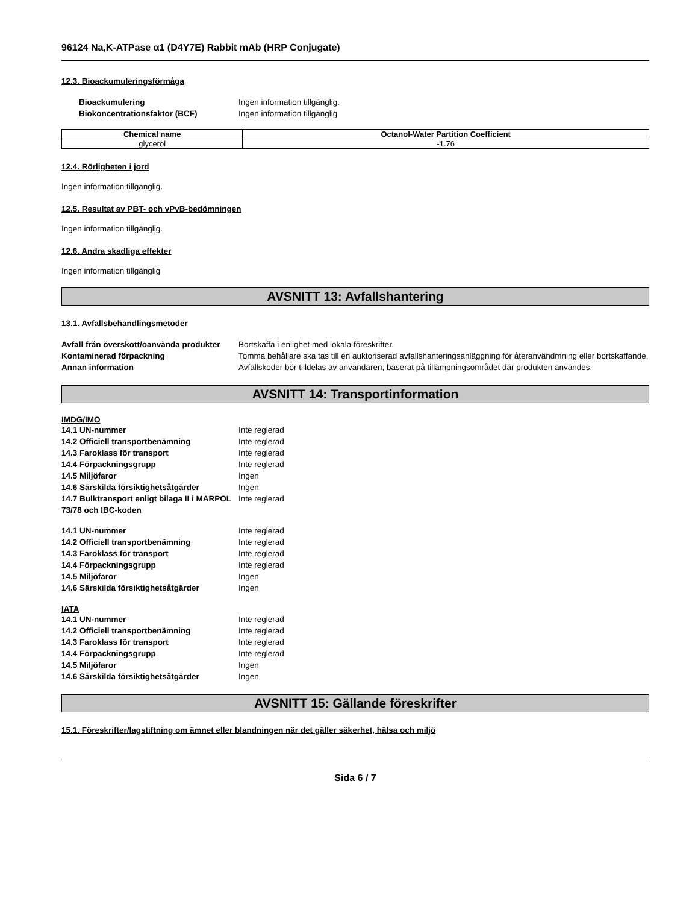96124 Na,K-ATPase α1 (D4Y7E) Rabbit mAb (HRP Conjugate)
12.3. Bioackumuleringsförmåga
| Bioackumulering | Ingen information tillgänglig. |
| Biokoncentrationsfaktor (BCF) | Ingen information tillgänglig |
| Chemical name | Octanol-Water Partition Coefficient |
| --- | --- |
| glycerol | -1.76 |
12.4. Rörligheten i jord
Ingen information tillgänglig.
12.5. Resultat av PBT- och vPvB-bedömningen
Ingen information tillgänglig.
12.6. Andra skadliga effekter
Ingen information tillgänglig
AVSNITT 13: Avfallshantering
13.1. Avfallsbehandlingsmetoder
| Avfall från överskott/oanvända produkter | Bortskaffa i enlighet med lokala föreskrifter. |
| Kontaminerad förpackning | Tomma behållare ska tas till en auktoriserad avfallshanteringsanläggning för återanvändmning eller bortskaffande. |
| Annan information | Avfallskoder bör tilldelas av användaren, baserat på tillämpningsområdet där produkten användes. |
AVSNITT 14: Transportinformation
IMDG/IMO
| 14.1 UN-nummer | Inte reglerad |
| 14.2 Officiell transportbenämning | Inte reglerad |
| 14.3 Faroklass för transport | Inte reglerad |
| 14.4 Förpackningsgrupp | Inte reglerad |
| 14.5 Miljöfaror | Ingen |
| 14.6 Särskilda försiktighetsåtgärder | Ingen |
| 14.7 Bulktransport enligt bilaga II i MARPOL 73/78 och IBC-koden | Inte reglerad |
| 14.1 UN-nummer | Inte reglerad |
| 14.2 Officiell transportbenämning | Inte reglerad |
| 14.3 Faroklass för transport | Inte reglerad |
| 14.4 Förpackningsgrupp | Inte reglerad |
| 14.5 Miljöfaror | Ingen |
| 14.6 Särskilda försiktighetsåtgärder | Ingen |
IATA
| 14.1 UN-nummer | Inte reglerad |
| 14.2 Officiell transportbenämning | Inte reglerad |
| 14.3 Faroklass för transport | Inte reglerad |
| 14.4 Förpackningsgrupp | Inte reglerad |
| 14.5 Miljöfaror | Ingen |
| 14.6 Särskilda försiktighetsåtgärder | Ingen |
AVSNITT 15: Gällande föreskrifter
15.1. Föreskrifter/lagstiftning om ämnet eller blandningen när det gäller säkerhet, hälsa och miljö
Sida 6 / 7